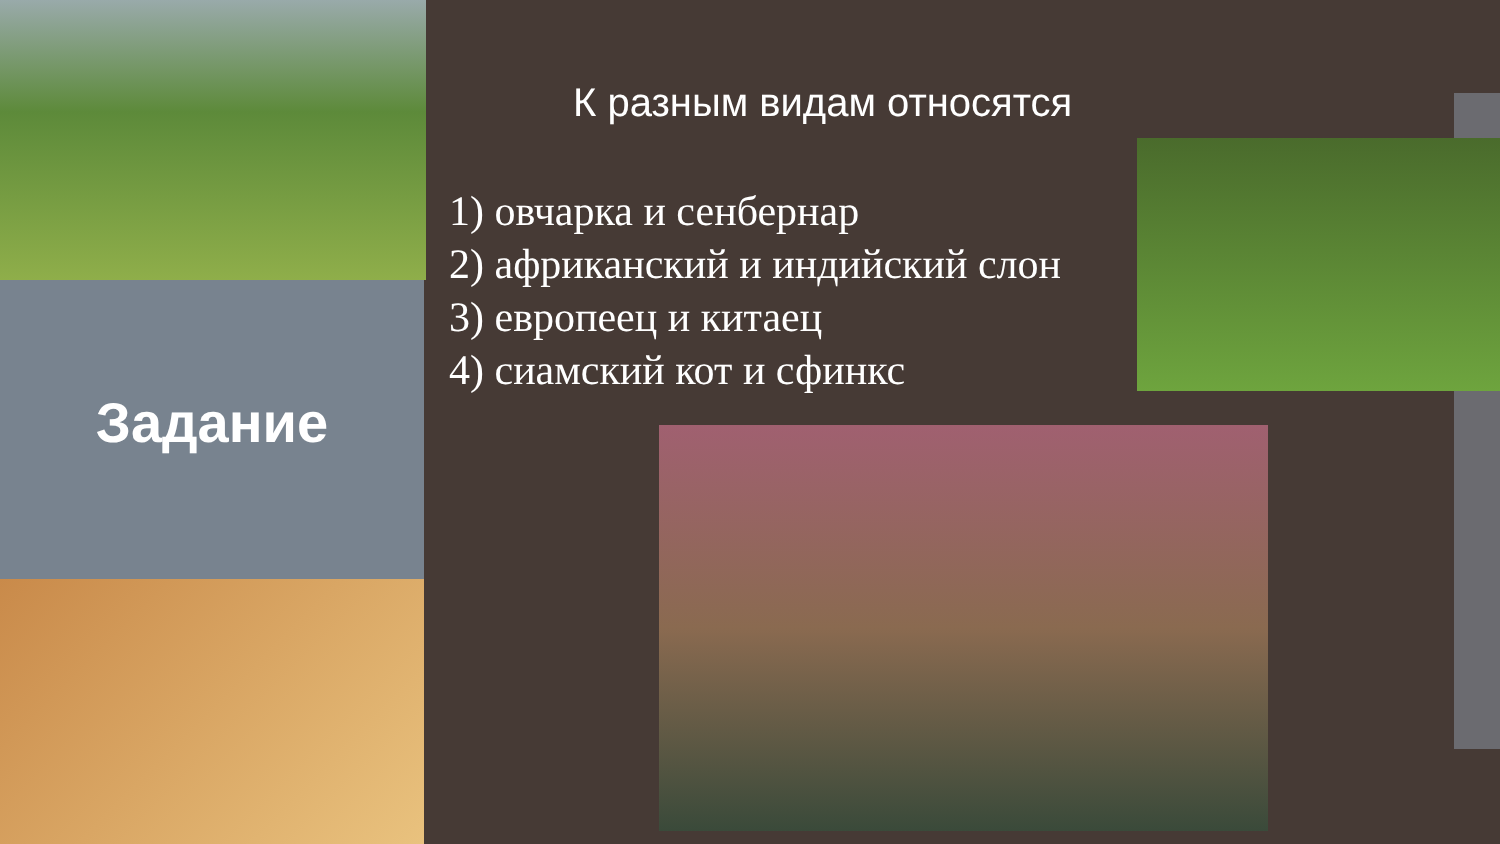Задание
К разным видам относятся
1) овчарка и сенбернар
2) африканский и индийский слон
3) европеец и китаец
4) сиамский кот и сфинкс